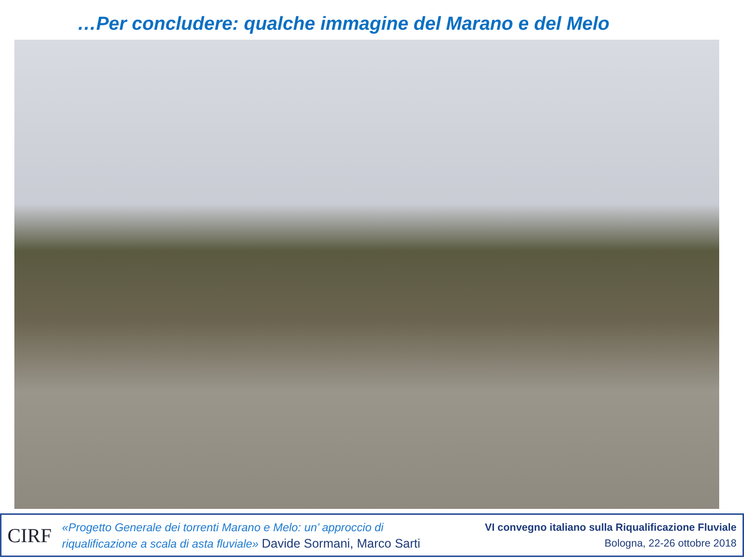…Per concludere: qualche immagine del Marano e del Melo
CIRF
«Progetto Generale dei torrenti Marano e Melo: un’ approccio di
riqualificazione a scala di asta fluviale» Davide Sormani, Marco Sarti
VI convegno italiano sulla Riqualificazione Fluviale
Bologna, 22-26 ottobre 2018